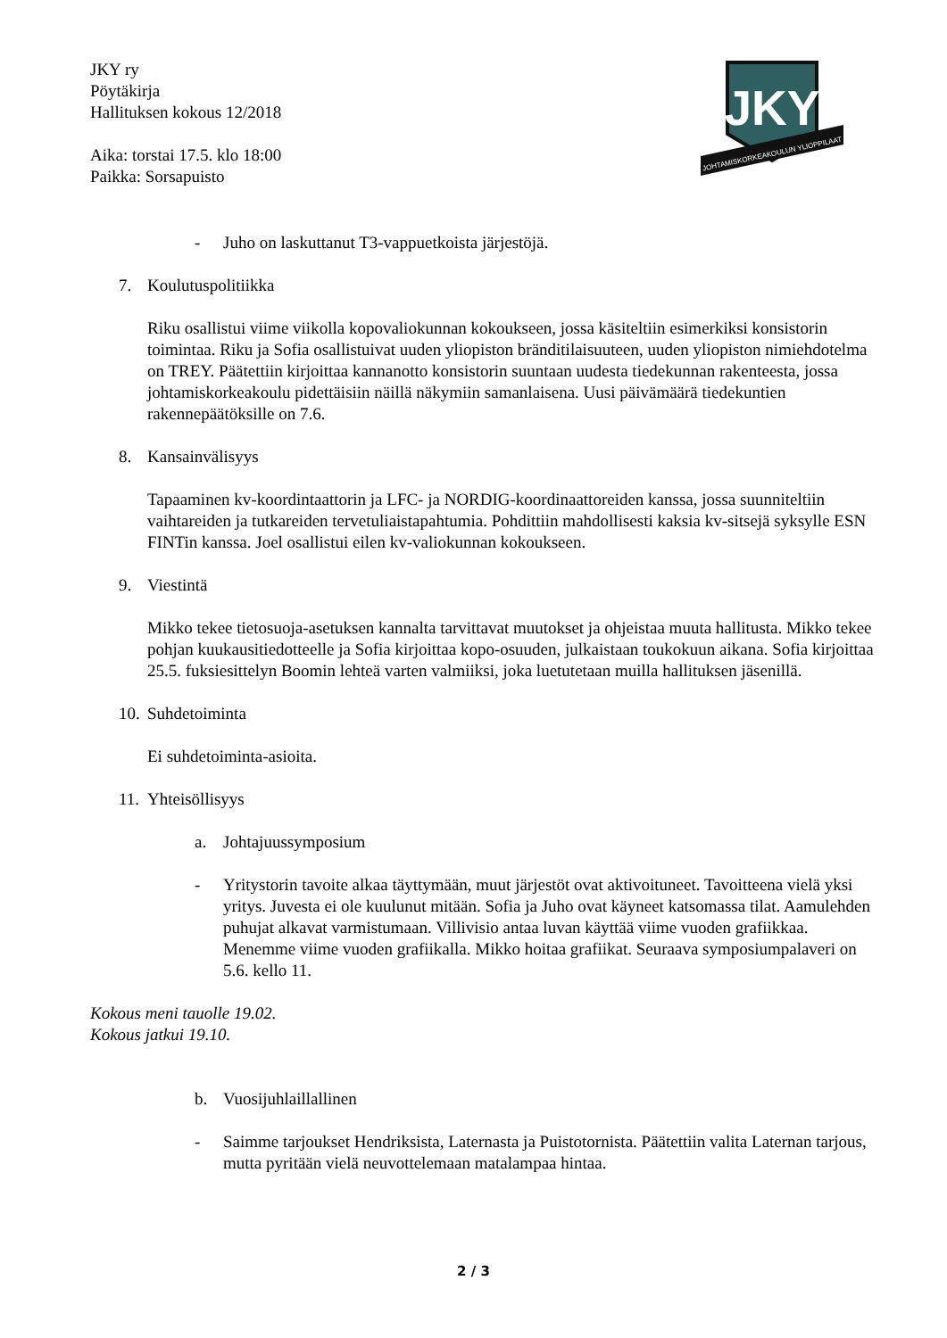JKY ry
Pöytäkirja
Hallituksen kokous 12/2018
Aika: torstai 17.5. klo 18:00
Paikka: Sorsapuisto
JKY
JOHTAMISKORKEAKOULUN YLIOPPILAAT
- Juho on laskuttanut T3-vappuetkoista järjestöjä.
7. Koulutuspolitiikka
Riku osallistui viime viikolla kopovaliokunnan kokoukseen, jossa käsiteltiin esimerkiksi konsistorin toimintaa. Riku ja Sofia osallistuivat uuden yliopiston bränditilaisuuteen, uuden yliopiston nimiehdotelma on TREY. Päätettiin kirjoittaa kannanotto konsistorin suuntaan uudesta tiedekunnan rakenteesta, jossa johtamiskorkeakoulu pidettäisiin näillä näkymiin samanlaisena. Uusi päivämäärä tiedekuntien rakennepäätöksille on 7.6.
8. Kansainvälisyys
Tapaaminen kv-koordintaattorin ja LFC- ja NORDIG-koordinaattoreiden kanssa, jossa suunniteltiin vaihtareiden ja tutkareiden tervetuliaistapahtumia. Pohdittiin mahdollisesti kaksia kv-sitsejä syksylle ESN FINTin kanssa. Joel osallistui eilen kv-valiokunnan kokoukseen.
9. Viestintä
Mikko tekee tietosuoja-asetuksen kannalta tarvittavat muutokset ja ohjeistaa muuta hallitusta. Mikko tekee pohjan kuukausitiedotteelle ja Sofia kirjoittaa kopo-osuuden, julkaistaan toukokuun aikana. Sofia kirjoittaa 25.5. fuksiesittelyn Boomin lehteä varten valmiiksi, joka luetutetaan muilla hallituksen jäsenillä.
10. Suhdetoiminta
Ei suhdetoiminta-asioita.
11. Yhteisöllisyys
a. Johtajuussymposium
- Yritystorin tavoite alkaa täyttymään, muut järjestöt ovat aktivoituneet. Tavoitteena vielä yksi yritys. Juvesta ei ole kuulunut mitään. Sofia ja Juho ovat käyneet katsomassa tilat. Aamulehden puhujat alkavat varmistumaan. Villivisio antaa luvan käyttää viime vuoden grafiikkaa. Menemme viime vuoden grafiikalla. Mikko hoitaa grafiikat. Seuraava symposiumpalaveri on 5.6. kello 11.
Kokous meni tauolle 19.02.
Kokous jatkui 19.10.
b. Vuosijuhlaillallinen
- Saimme tarjoukset Hendriksista, Laternasta ja Puistotornista. Päätettiin valita Laternan tarjous, mutta pyritään vielä neuvottelemaan matalampaa hintaa.
2 / 3